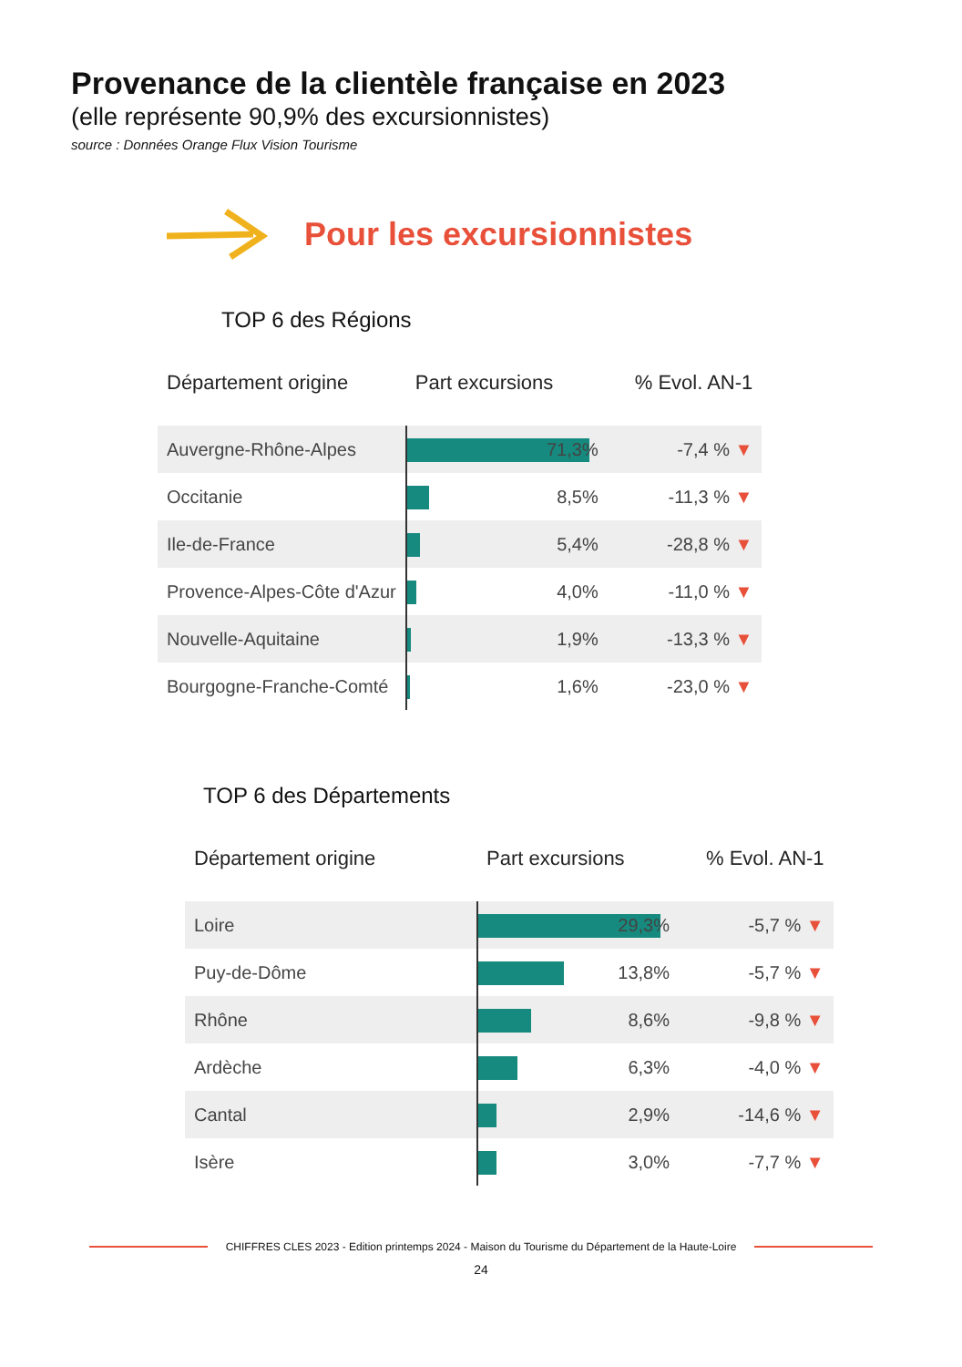Provenance de la clientèle française en 2023
(elle représente 90,9% des excursionnistes)
source : Données Orange Flux Vision Tourisme
Pour les excursionnistes
TOP 6 des Régions
| Département origine | Part excursions | % Evol. AN-1 |
| --- | --- | --- |
| Auvergne-Rhône-Alpes | 71,3% | -7,4 % ▼ |
| Occitanie | 8,5% | -11,3 % ▼ |
| Ile-de-France | 5,4% | -28,8 % ▼ |
| Provence-Alpes-Côte d'Azur | 4,0% | -11,0 % ▼ |
| Nouvelle-Aquitaine | 1,9% | -13,3 % ▼ |
| Bourgogne-Franche-Comté | 1,6% | -23,0 % ▼ |
TOP 6 des Départements
| Département origine | Part excursions | % Evol. AN-1 |
| --- | --- | --- |
| Loire | 29,3% | -5,7 % ▼ |
| Puy-de-Dôme | 13,8% | -5,7 % ▼ |
| Rhône | 8,6% | -9,8 % ▼ |
| Ardèche | 6,3% | -4,0 % ▼ |
| Cantal | 2,9% | -14,6 % ▼ |
| Isère | 3,0% | -7,7 % ▼ |
CHIFFRES CLES 2023 - Edition printemps 2024 - Maison du Tourisme du Département de la Haute-Loire
24